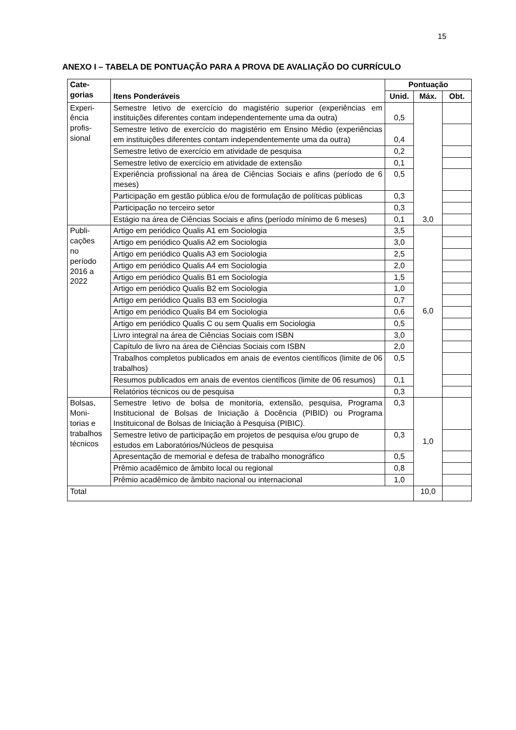15
ANEXO I – TABELA DE PONTUAÇÃO PARA A PROVA DE AVALIAÇÃO DO CURRÍCULO
| Cate- gorias | Itens Ponderáveis | Pontuação | | |
| --- | --- | --- | --- | --- |
| | | Unid. | Máx. | Obt. |
| Experi- ência profis- sional | Semestre letivo de exercício do magistério superior (experiências em instituições diferentes contam independentemente uma da outra) | 0,5 | 3,0 | |
| | Semestre letivo de exercício do magistério em Ensino Médio (experiências em instituições diferentes contam independentemente uma da outra) | 0,4 | | |
| | Semestre letivo de exercício em atividade de pesquisa | 0,2 | | |
| | Semestre letivo de exercício em atividade de extensão | 0,1 | | |
| | Experiência profissional na área de Ciências Sociais e afins (período de 6 meses) | 0,5 | | |
| | Participação em gestão pública e/ou de formulação de políticas públicas | 0,3 | | |
| | Participação no terceiro setor | 0,3 | | |
| | Estágio na área de Ciências Sociais e afins (período mínimo de 6 meses) | 0,1 | | |
| Publi- cações no período 2016 a 2022 | Artigo em periódico Qualis A1 em Sociologia | 3,5 | 6,0 | |
| | Artigo em periódico Qualis A2 em Sociologia | 3,0 | | |
| | Artigo em periódico Qualis A3 em Sociologia | 2,5 | | |
| | Artigo em periódico Qualis A4 em Sociologia | 2,0 | | |
| | Artigo em periódico Qualis B1 em Sociologia | 1,5 | | |
| | Artigo em periódico Qualis B2 em Sociologia | 1,0 | | |
| | Artigo em periódico Qualis B3 em Sociologia | 0,7 | | |
| | Artigo em periódico Qualis B4 em Sociologia | 0,6 | | |
| | Artigo em periódico Qualis C ou sem Qualis em Sociologia | 0,5 | | |
| | Livro integral na área de Ciências Sociais com ISBN | 3,0 | | |
| | Capítulo de livro na área de Ciências Sociais com ISBN | 2,0 | | |
| | Trabalhos completos publicados em anais de eventos científicos (limite de 06 trabalhos) | 0,5 | | |
| | Resumos publicados em anais de eventos científicos (limite de 06 resumos) | 0,1 | | |
| | Relatórios técnicos ou de pesquisa | 0,3 | | |
| Bolsas, Moni- torias e trabalhos técnicos | Semestre letivo de bolsa de monitoria, extensão, pesquisa, Programa Institucional de Bolsas de Iniciação à Docência (PIBID) ou Programa Instituiconal de Bolsas de Iniciação à Pesquisa (PIBIC). | 0,3 | 1,0 | |
| | Semestre letivo de participação em projetos de pesquisa e/ou grupo de estudos em Laboratórios/Núcleos de pesquisa | 0,3 | | |
| | Apresentação de memorial e defesa de trabalho monográfico | 0,5 | | |
| | Prêmio acadêmico de âmbito local ou regional | 0,8 | | |
| | Prêmio acadêmico de âmbito nacional ou internacional | 1,0 | | |
| Total | | | 10,0 | |